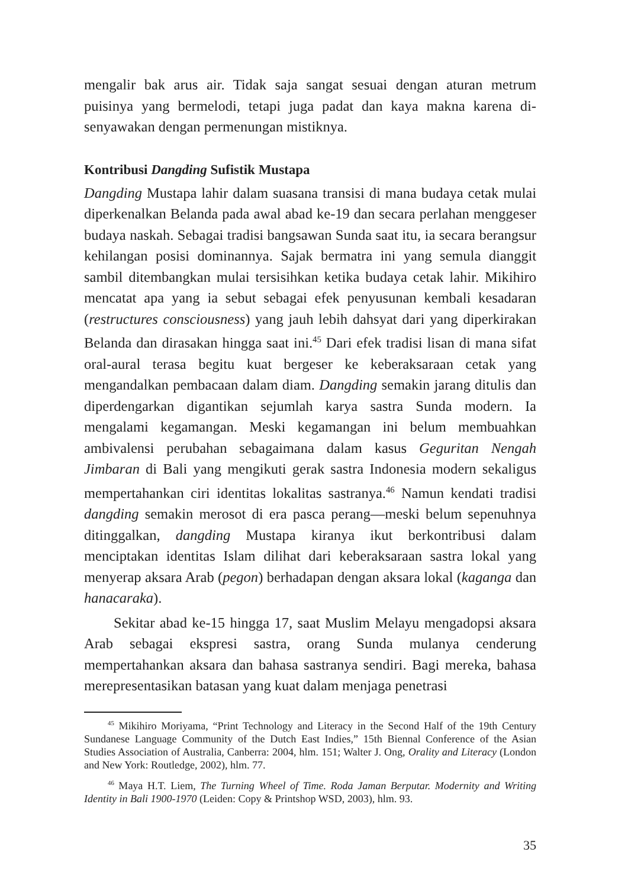mengalir bak arus air. Tidak saja sangat sesuai dengan aturan metrum puisinya yang bermelodi, tetapi juga padat dan kaya makna karena di­senyawakan dengan permenungan mistiknya.
Kontribusi Dangding Sufistik Mustapa
Dangding Mustapa lahir dalam suasana transisi di mana budaya cetak mulai diperkenalkan Belanda pada awal abad ke-19 dan secara perlahan menggeser budaya naskah. Sebagai tradisi bangsawan Sunda saat itu, ia secara berangsur kehilangan posisi dominannya. Sajak bermatra ini yang semula dianggit sambil ditembangkan mulai tersisihkan ketika budaya cetak lahir. Mikihiro mencatat apa yang ia sebut sebagai efek penyusunan kembali kesadaran (restructures consciousness) yang jauh lebih dahsyat dari yang diperkirakan Belanda dan dirasakan hingga saat ini.<sup>45</sup> Dari efek tradisi lisan di mana sifat oral-aural terasa begitu kuat bergeser ke keberaksaraan cetak yang mengandalkan pembacaan dalam diam. Dangding semakin jarang ditulis dan diperdengarkan digantikan sejumlah karya sastra Sunda modern. Ia mengalami kegamangan. Meski kegamangan ini belum membuahkan ambivalensi perubahan se­bagaimana dalam kasus Geguritan Nengah Jimbaran di Bali yang mengikuti gerak sastra Indonesia modern sekaligus mempertahankan ciri identitas lokalitas sastranya.<sup>46</sup> Namun kendati tradisi dangding semakin merosot di era pasca perang—meski belum sepenuhnya ditinggalkan, dangding Mustapa kiranya ikut berkontribusi dalam menciptakan identitas Islam dilihat dari keberaksaraan sastra lokal yang menyerap aksara Arab (pegon) berhadapan dengan aksara lokal (kaganga dan hanacaraka).
Sekitar abad ke-15 hingga 17, saat Muslim Melayu mengadopsi aksara Arab sebagai ekspresi sastra, orang Sunda mulanya cenderung mempertahankan aksara dan bahasa sastranya sendiri. Bagi mereka, bahasa merepresentasikan batasan yang kuat dalam menjaga penetrasi
<sup>45</sup> Mikihiro Moriyama, “Print Technology and Literacy in the Second Half of the 19th Century Sundanese Language Community of the Dutch East Indies,” 15th Biennal Conference of the Asian Studies Association of Australia, Canberra: 2004, hlm. 151; Walter J. Ong, Orality and Literacy (London and New York: Routledge, 2002), hlm. 77.
<sup>46</sup> Maya H.T. Liem, The Turning Wheel of Time. Roda Jaman Berputar. Modernity and Writing Identity in Bali 1900-1970 (Leiden: Copy & Printshop WSD, 2003), hlm. 93.
35